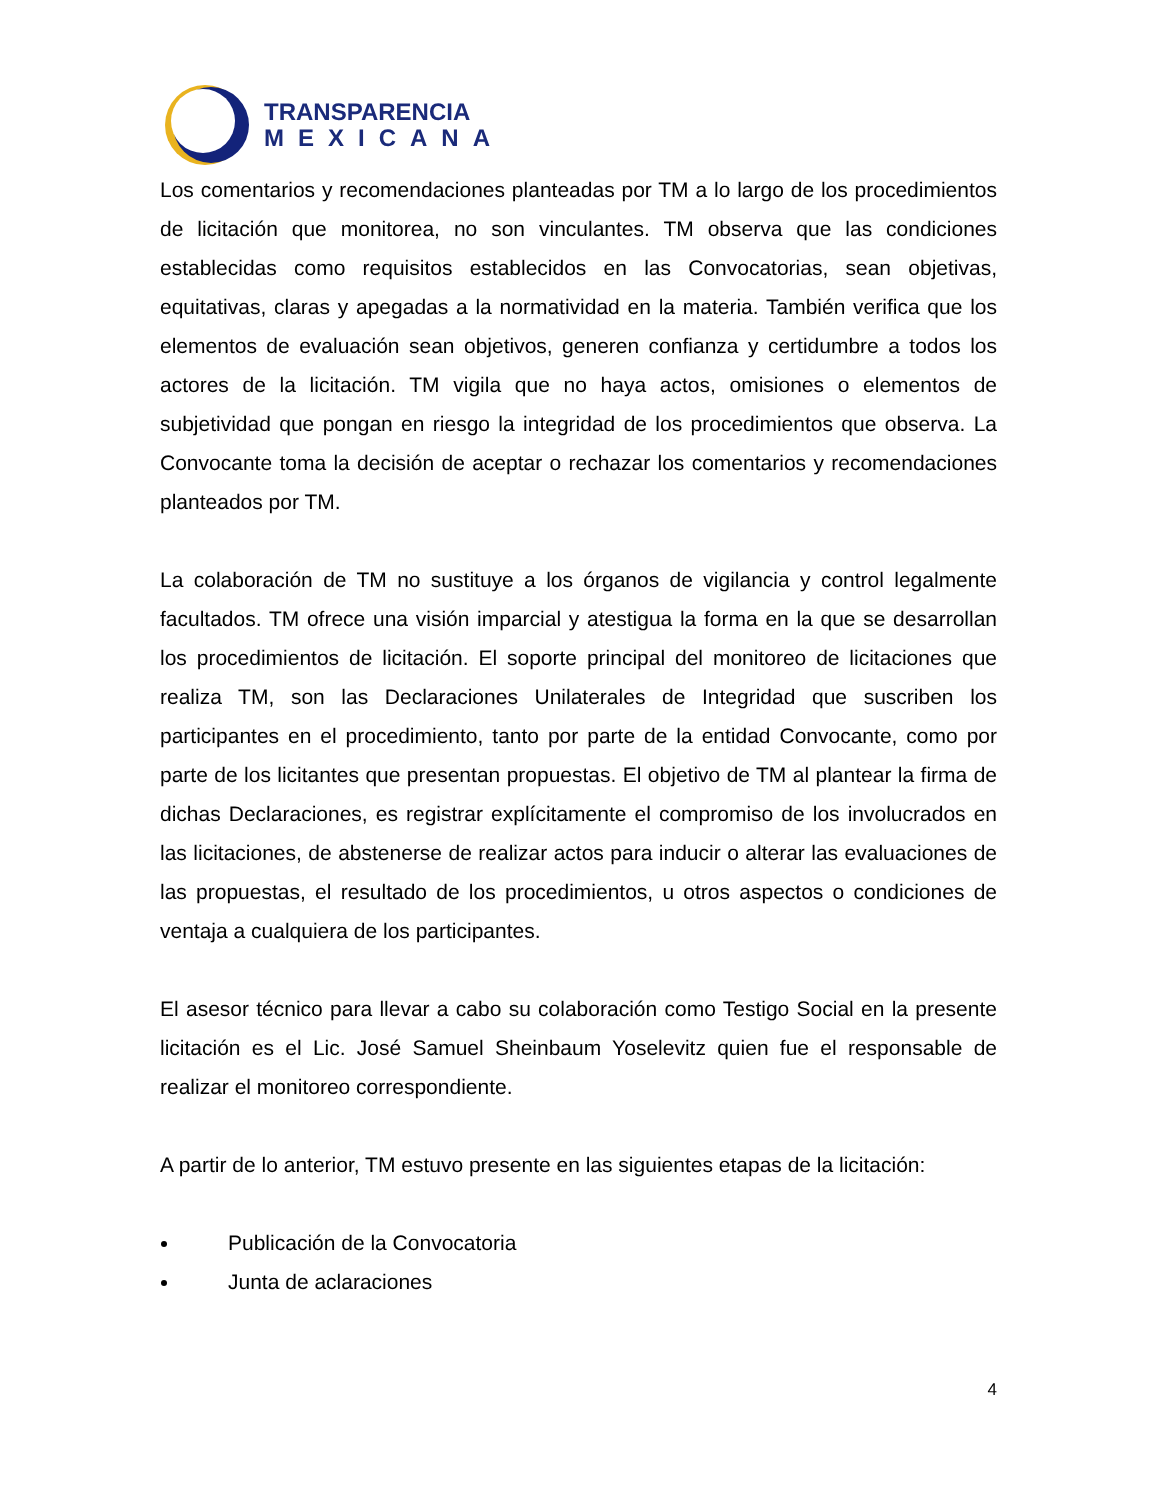TRANSPARENCIA
MEXICANA
Los comentarios y recomendaciones planteadas por TM a lo largo de los procedimientos de licitación que monitorea, no son vinculantes. TM observa que las condiciones establecidas como requisitos establecidos en las Convocatorias, sean objetivas, equitativas, claras y apegadas a la normatividad en la materia. También verifica que los elementos de evaluación sean objetivos, generen confianza y certidumbre a todos los actores de la licitación. TM vigila que no haya actos, omisiones o elementos de subjetividad que pongan en riesgo la integridad de los procedimientos que observa. La Convocante toma la decisión de aceptar o rechazar los comentarios y recomendaciones planteados por TM.
La colaboración de TM no sustituye a los órganos de vigilancia y control legalmente facultados. TM ofrece una visión imparcial y atestigua la forma en la que se desarrollan los procedimientos de licitación. El soporte principal del monitoreo de licitaciones que realiza TM, son las Declaraciones Unilaterales de Integridad que suscriben los participantes en el procedimiento, tanto por parte de la entidad Convocante, como por parte de los licitantes que presentan propuestas. El objetivo de TM al plantear la firma de dichas Declaraciones, es registrar explícitamente el compromiso de los involucrados en las licitaciones, de abstenerse de realizar actos para inducir o alterar las evaluaciones de las propuestas, el resultado de los procedimientos, u otros aspectos o condiciones de ventaja a cualquiera de los participantes.
El asesor técnico para llevar a cabo su colaboración como Testigo Social en la presente licitación es el Lic. José Samuel Sheinbaum Yoselevitz quien fue el responsable de realizar el monitoreo correspondiente.
A partir de lo anterior, TM estuvo presente en las siguientes etapas de la licitación:
Publicación de la Convocatoria
Junta de aclaraciones
4